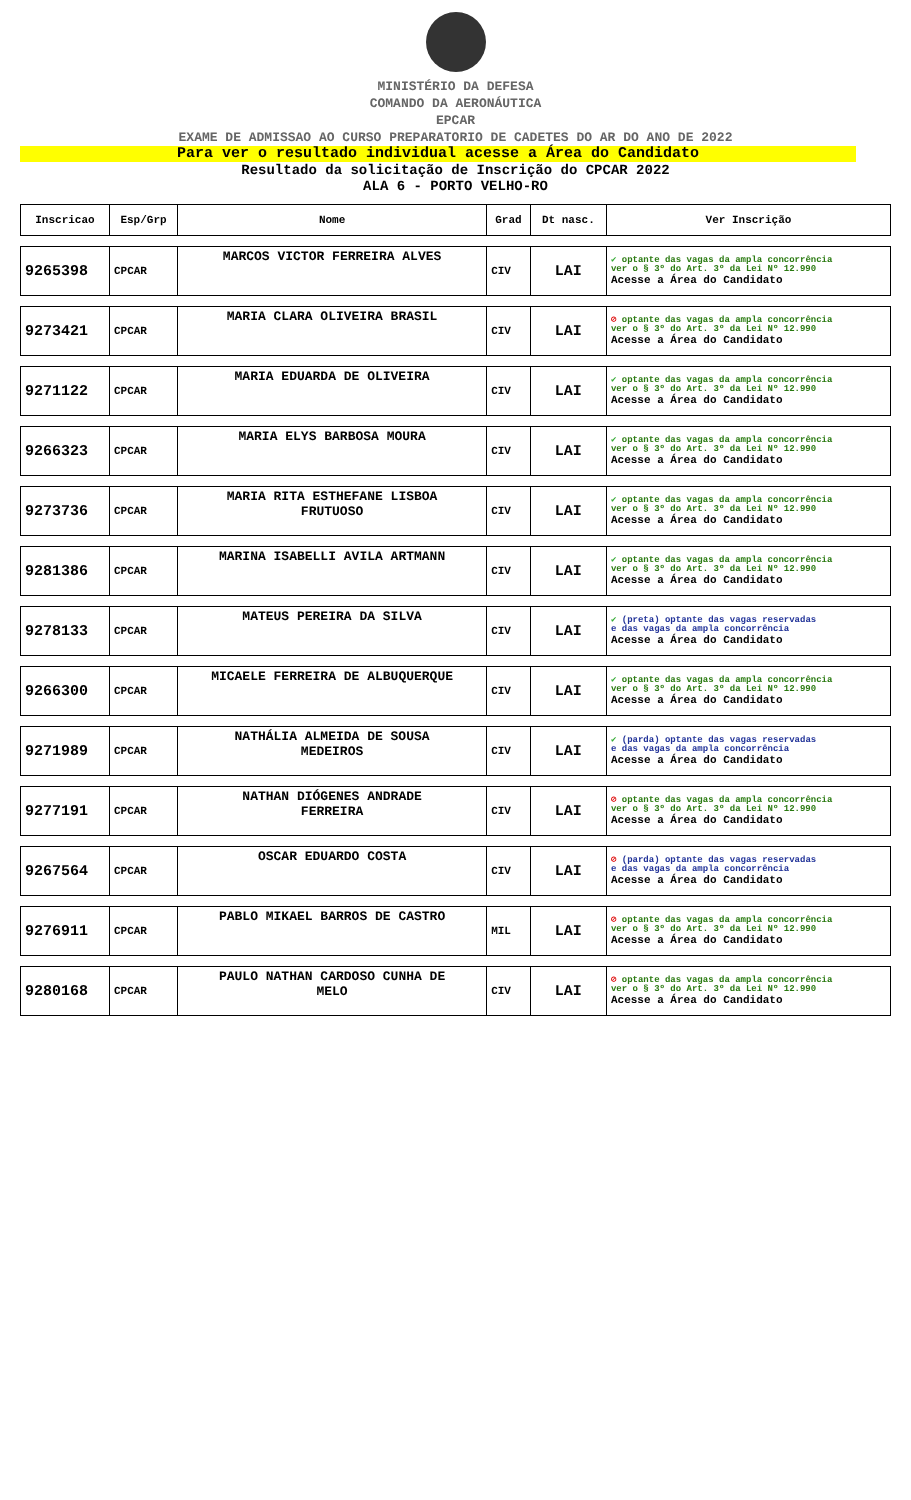MINISTÉRIO DA DEFESA
COMANDO DA AERONÁUTICA
EPCAR
EXAME DE ADMISSAO AO CURSO PREPARATORIO DE CADETES DO AR DO ANO DE 2022
Para ver o resultado individual acesse a Área do Candidato
Resultado da solicitação de Inscrição do CPCAR 2022
ALA 6 - PORTO VELHO-RO
| Inscricao | Esp/Grp | Nome | Grad | Dt nasc. | Ver Inscrição |
| --- | --- | --- | --- | --- | --- |
| 9265398 | CPCAR | MARCOS VICTOR FERREIRA ALVES | CIV | LAI | ✔ optante das vagas da ampla concorrência ver o § 3º do Art. 3º da Lei Nº 12.990 Acesse a Área do Candidato |
| 9273421 | CPCAR | MARIA CLARA OLIVEIRA BRASIL | CIV | LAI | ⊘ optante das vagas da ampla concorrência ver o § 3º do Art. 3º da Lei Nº 12.990 Acesse a Área do Candidato |
| 9271122 | CPCAR | MARIA EDUARDA DE OLIVEIRA | CIV | LAI | ✔ optante das vagas da ampla concorrência ver o § 3º do Art. 3º da Lei Nº 12.990 Acesse a Área do Candidato |
| 9266323 | CPCAR | MARIA ELYS BARBOSA MOURA | CIV | LAI | ✔ optante das vagas da ampla concorrência ver o § 3º do Art. 3º da Lei Nº 12.990 Acesse a Área do Candidato |
| 9273736 | CPCAR | MARIA RITA ESTHEFANE LISBOA FRUTUOSO | CIV | LAI | ✔ optante das vagas da ampla concorrência ver o § 3º do Art. 3º da Lei Nº 12.990 Acesse a Área do Candidato |
| 9281386 | CPCAR | MARINA ISABELLI AVILA ARTMANN | CIV | LAI | ✔ optante das vagas da ampla concorrência ver o § 3º do Art. 3º da Lei Nº 12.990 Acesse a Área do Candidato |
| 9278133 | CPCAR | MATEUS PEREIRA DA SILVA | CIV | LAI | ✔ (preta) optante das vagas reservadas e das vagas da ampla concorrência Acesse a Área do Candidato |
| 9266300 | CPCAR | MICAELE FERREIRA DE ALBUQUERQUE | CIV | LAI | ✔ optante das vagas da ampla concorrência ver o § 3º do Art. 3º da Lei Nº 12.990 Acesse a Área do Candidato |
| 9271989 | CPCAR | NATHÁLIA ALMEIDA DE SOUSA MEDEIROS | CIV | LAI | ✔ (parda) optante das vagas reservadas e das vagas da ampla concorrência Acesse a Área do Candidato |
| 9277191 | CPCAR | NATHAN DIÓGENES ANDRADE FERREIRA | CIV | LAI | ⊘ optante das vagas da ampla concorrência ver o § 3º do Art. 3º da Lei Nº 12.990 Acesse a Área do Candidato |
| 9267564 | CPCAR | OSCAR EDUARDO COSTA | CIV | LAI | ⊘ (parda) optante das vagas reservadas e das vagas da ampla concorrência Acesse a Área do Candidato |
| 9276911 | CPCAR | PABLO MIKAEL BARROS DE CASTRO | MIL | LAI | ⊘ optante das vagas da ampla concorrência ver o § 3º do Art. 3º da Lei Nº 12.990 Acesse a Área do Candidato |
| 9280168 | CPCAR | PAULO NATHAN CARDOSO CUNHA DE MELO | CIV | LAI | ⊘ optante das vagas da ampla concorrência ver o § 3º do Art. 3º da Lei Nº 12.990 Acesse a Área do Candidato |